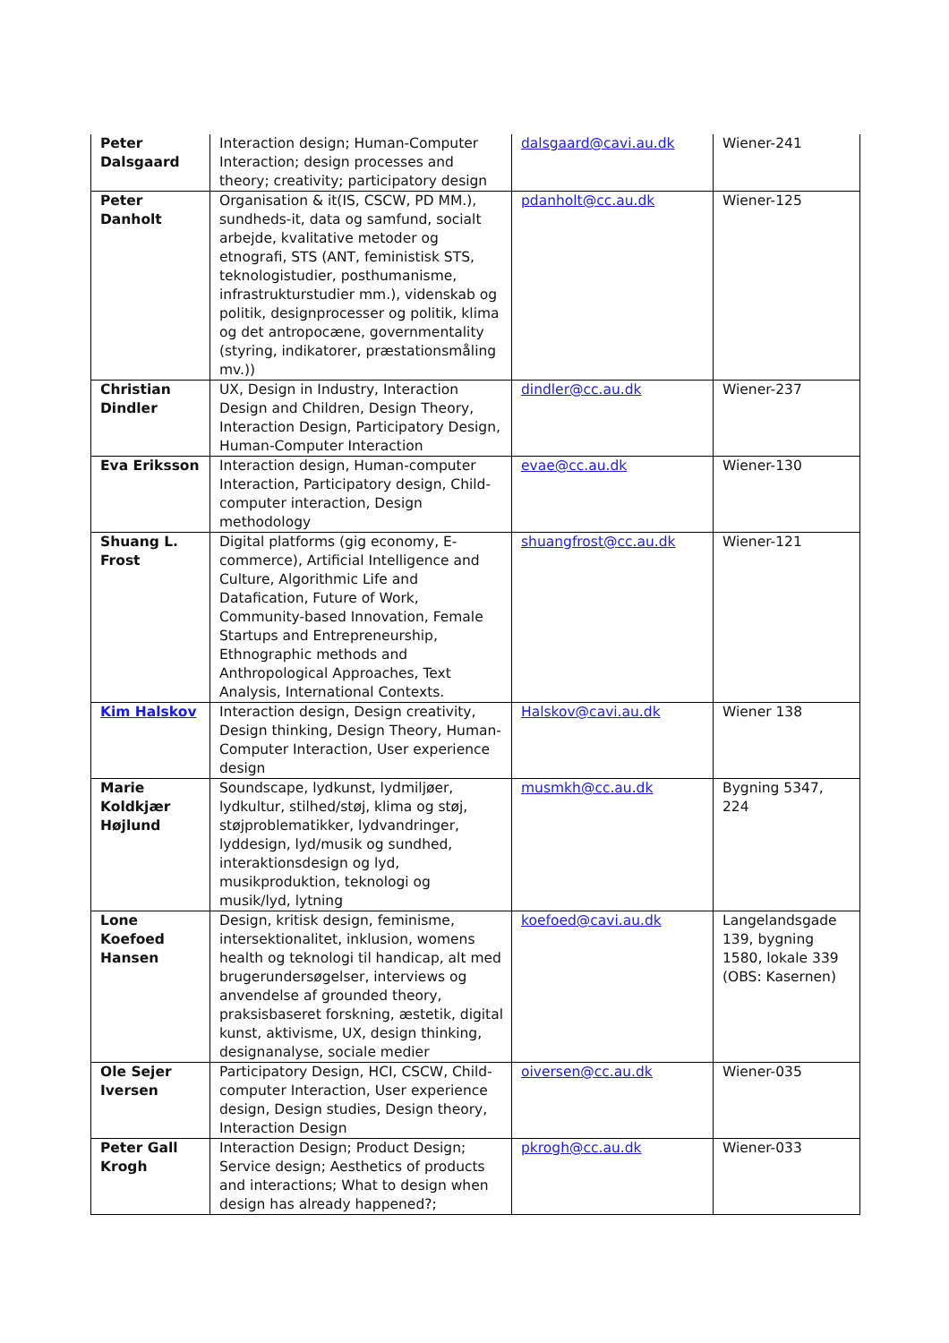| Peter Dalsgaard | Interaction design; Human-Computer Interaction; design processes and theory; creativity; participatory design | dalsgaard@cavi.au.dk | Wiener-241 |
| Peter Danholt | Organisation & it(IS, CSCW, PD MM.), sundheds-it, data og samfund, socialt arbejde, kvalitative metoder og etnografi, STS (ANT, feministisk STS, teknologistudier, posthumanisme, infrastrukturstudier mm.), videnskab og politik, designprocesser og politik, klima og det antropocæne, governmentality (styring, indikatorer, præstationsmåling mv.)) | pdanholt@cc.au.dk | Wiener-125 |
| Christian Dindler | UX, Design in Industry, Interaction Design and Children, Design Theory, Interaction Design, Participatory Design, Human-Computer Interaction | dindler@cc.au.dk | Wiener-237 |
| Eva Eriksson | Interaction design, Human-computer Interaction, Participatory design, Child-computer interaction, Design methodology | evae@cc.au.dk | Wiener-130 |
| Shuang L. Frost | Digital platforms (gig economy, E-commerce), Artificial Intelligence and Culture, Algorithmic Life and Datafication, Future of Work, Community-based Innovation, Female Startups and Entrepreneurship, Ethnographic methods and Anthropological Approaches, Text Analysis, International Contexts. | shuangfrost@cc.au.dk | Wiener-121 |
| Kim Halskov | Interaction design, Design creativity, Design thinking, Design Theory, Human-Computer Interaction, User experience design | Halskov@cavi.au.dk | Wiener 138 |
| Marie Koldkjær Højlund | Soundscape, lydkunst, lydmiljøer, lydkultur, stilhed/støj, klima og støj, støjproblematikker, lydvandringer, lyddesign, lyd/musik og sundhed, interaktionsdesign og lyd, musikproduktion, teknologi og musik/lyd, lytning | musmkh@cc.au.dk | Bygning 5347, 224 |
| Lone Koefoed Hansen | Design, kritisk design, feminisme, intersektionalitet, inklusion, womens health og teknologi til handicap, alt med brugerundersøgelser, interviews og anvendelse af grounded theory, praksisbaseret forskning, æstetik, digital kunst, aktivisme, UX, design thinking, designanalyse, sociale medier | koefoed@cavi.au.dk | Langelandsgade 139, bygning 1580, lokale 339 (OBS: Kasernen) |
| Ole Sejer Iversen | Participatory Design, HCI, CSCW, Child-computer Interaction, User experience design, Design studies, Design theory, Interaction Design | oiversen@cc.au.dk | Wiener-035 |
| Peter Gall Krogh | Interaction Design; Product Design; Service design; Aesthetics of products and interactions; What to design when design has already happened?; | pkrogh@cc.au.dk | Wiener-033 |